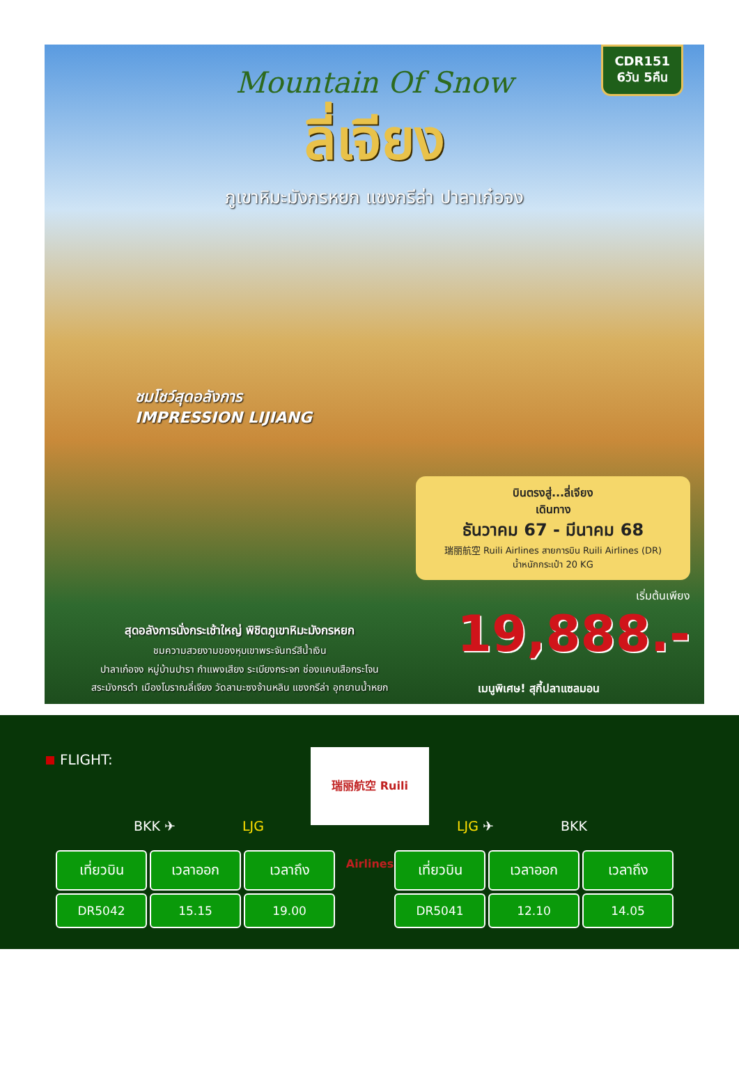CDR151
6วัน 5คืน
Mountain Of Snow
ลี่เจียง
ภูเขาหิมะมังกรหยก แชงกรีล่า ปาลาเก๋อจง
ชมโชว์สุดอลังการ
IMPRESSION LIJIANG
บินตรงสู่...ลี่เจียง
เดินทาง
ธันวาคม 67 - มีนาคม 68
瑞丽航空 Ruili Airlines สายการบิน Ruili Airlines (DR)
น้ำหนักกระเป๋า 20 KG
เริ่มต้นเพียง
19,888.-
สุดอลังการนั่งกระเช้าใหญ่ พิชิตภูเขาหิมะมังกรหยก
ชมความสวยงามของหุบเขาพระจันทร์สีน้ำเงิน
ปาลาเก๋อจง หมู่บ้านปารา กำแพงเสียง ระเบียงกระจก ช่องแคบเสือกระโจน
สระมังกรดำ เมืองโบราณลี่เจียง วัดลามะซงจ้านหลิน แชงกรีล่า อุทยานน้ำหยก
เมนูพิเศษ! สุกี้ปลาแซลมอน
FLIGHT:
瑞丽航空 Ruili Airlines
BKK ✈ LJG LJG ✈ BKK
| เที่ยวบิน | เวลาออก | เวลาถึง |
| --- | --- | --- |
| DR5042 | 15.15 | 19.00 |
| เที่ยวบิน | เวลาออก | เวลาถึง |
| --- | --- | --- |
| DR5041 | 12.10 | 14.05 |